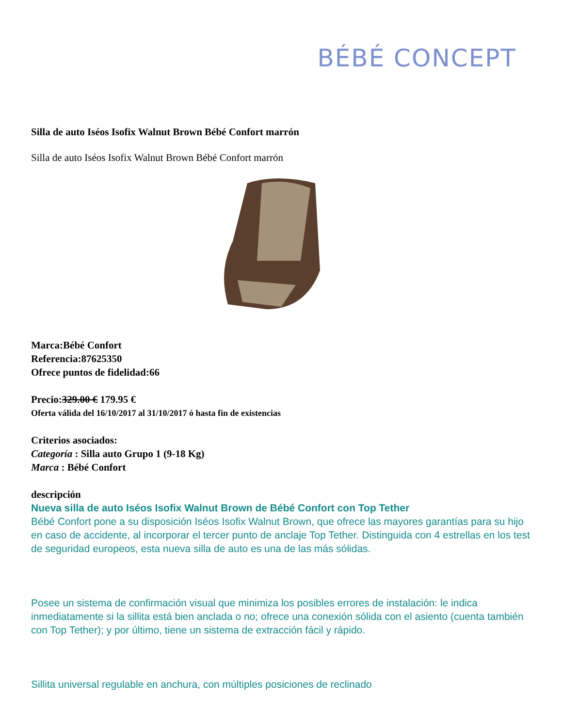BÉBÉ CONCEPT
Silla de auto Iséos Isofix Walnut Brown Bébé Confort marrón
Silla de auto Iséos Isofix Walnut Brown Bébé Confort marrón
Marca:Bébé Confort
Referencia:87625350
Ofrece puntos de fidelidad:66
Precio:329.00 € 179.95 €
Oferta válida del 16/10/2017 al 31/10/2017 ó hasta fin de existencias
Criterios asociados:
Categoría : Silla auto Grupo 1 (9-18 Kg)
Marca : Bébé Confort
descripción
Nueva silla de auto Iséos Isofix Walnut Brown de Bébé Confort con Top Tether
Bébé Confort pone a su disposición Iséos Isofix Walnut Brown, que ofrece las mayores garantías para su hijo en caso de accidente, al incorporar el tercer punto de anclaje Top Tether. Distinguida con 4 estrellas en los test de seguridad europeos, esta nueva silla de auto es una de las más sólidas.
Posee un sistema de confirmación visual que minimiza los posibles errores de instalación: le indica inmediatamente si la sillita está bien anclada o no; ofrece una conexión sólida con el asiento (cuenta también con Top Tether); y por último, tiene un sistema de extracción fácil y rápido.
Sillita universal regulable en anchura, con múltiples posiciones de reclinado